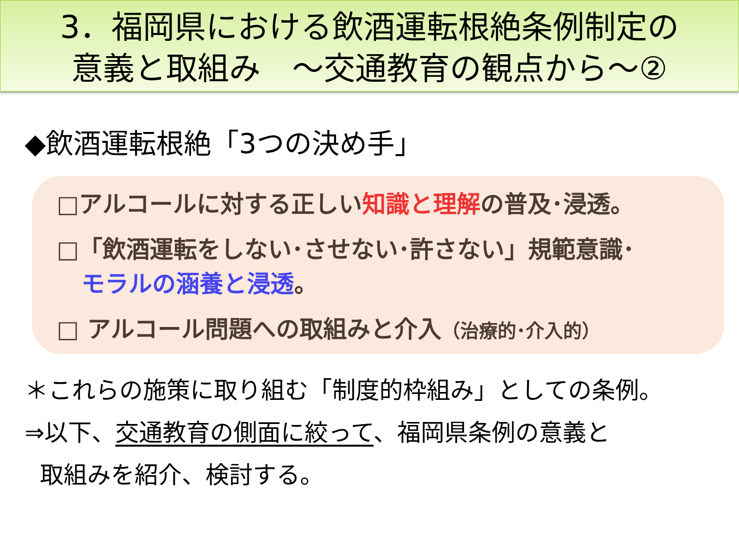3．福岡県における飲酒運転根絶条例制定の
意義と取組み　～交通教育の観点から～②
◆飲酒運転根絶「3つの決め手」
□アルコールに対する正しい知識と理解の普及･浸透。
□「飲酒運転をしない･させない･許さない」規範意識･
モラルの涵養と浸透。
□ アルコール問題への取組みと介入（治療的･介入的）
＊これらの施策に取り組む「制度的枠組み」としての条例。
⇒以下、交通教育の側面に絞って、福岡県条例の意義と
取組みを紹介、検討する。